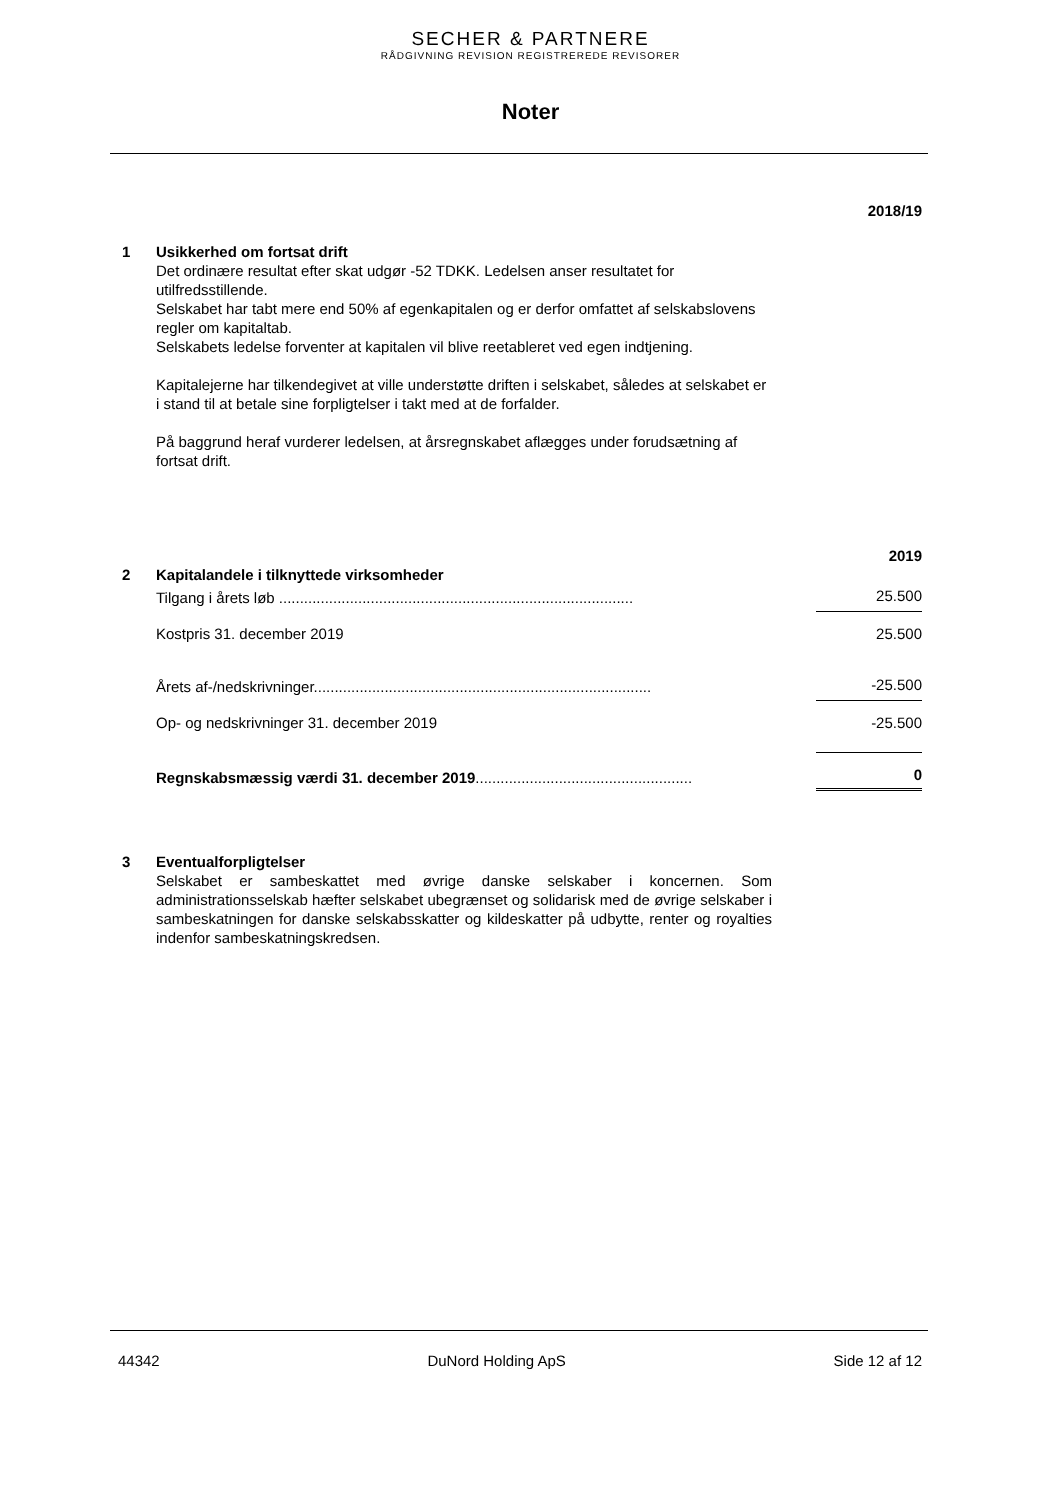SECHER & PARTNERE
RÅDGIVNING REVISION REGISTREREDE REVISORER
Noter
2018/19
1 Usikkerhed om fortsat drift
Det ordinære resultat efter skat udgør -52 TDKK. Ledelsen anser resultatet for utilfredsstillende.
Selskabet har tabt mere end 50% af egenkapitalen og er derfor omfattet af selskabslovens regler om kapitaltab.
Selskabets ledelse forventer at kapitalen vil blive reetableret ved egen indtjening.
Kapitalejerne har tilkendegivet at ville understøtte driften i selskabet, således at selskabet er i stand til at betale sine forpligtelser i takt med at de forfalder.
På baggrund heraf vurderer ledelsen, at årsregnskabet aflægges under forudsætning af fortsat drift.
| | | 2019 |
| 2 | Kapitalandele i tilknyttede virksomheder | |
| | Tilgang i årets løb ..................................................................................... | 25.500 |
| | Kostpris 31. december 2019 | 25.500 |
| | Årets af-/nedskrivninger................................................................................. | -25.500 |
| | Op- og nedskrivninger 31. december 2019 | -25.500 |
| | Regnskabsmæssig værdi 31. december 2019 .................................................... | 0 |
3 Eventualforpligtelser
Selskabet er sambeskattet med øvrige danske selskaber i koncernen. Som administrationsselskab hæfter selskabet ubegrænset og solidarisk med de øvrige selskaber i sambeskatningen for danske selskabsskatter og kildeskatter på udbytte, renter og royalties indenfor sambeskatningskredsen.
44342 DuNord Holding ApS Side 12 af 12